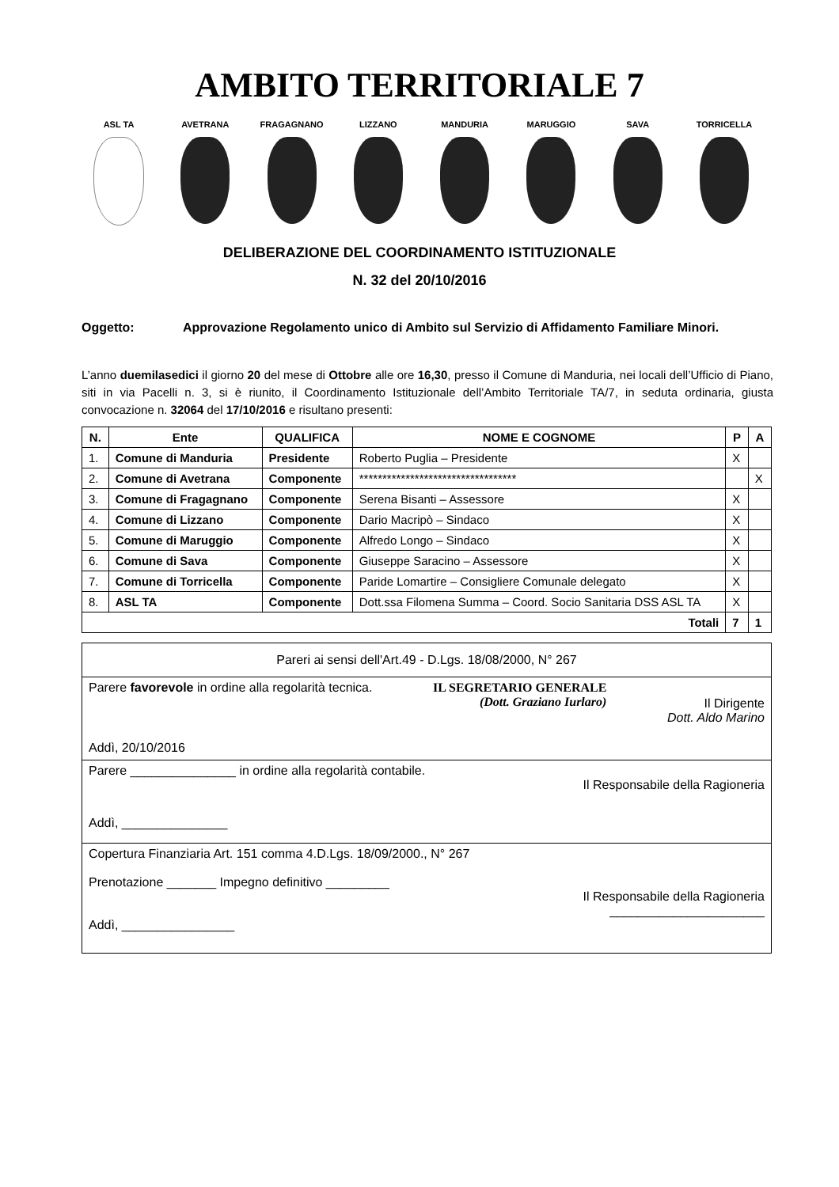AMBITO TERRITORIALE 7
ASL TA AVETRANA FRAGAGNANO LIZZANO MANDURIA MARUGGIO SAVA TORRICELLA
DELIBERAZIONE DEL COORDINAMENTO ISTITUZIONALE
N. 32 del 20/10/2016
Oggetto: Approvazione Regolamento unico di Ambito sul Servizio di Affidamento Familiare Minori.
L’anno duemilasedici il giorno 20 del mese di Ottobre alle ore 16,30, presso il Comune di Manduria, nei locali dell’Ufficio di Piano, siti in via Pacelli n. 3, si è riunito, il Coordinamento Istituzionale dell’Ambito Territoriale TA/7, in seduta ordinaria, giusta convocazione n. 32064 del 17/10/2016 e risultano presenti:
| N. | Ente | QUALIFICA | NOME E COGNOME | P | A |
| --- | --- | --- | --- | --- | --- |
| 1. | Comune di Manduria | Presidente | Roberto Puglia – Presidente | X | |
| 2. | Comune di Avetrana | Componente | ********************************** | | X |
| 3. | Comune di Fragagnano | Componente | Serena Bisanti – Assessore | X | |
| 4. | Comune di Lizzano | Componente | Dario Macripò – Sindaco | X | |
| 5. | Comune di Maruggio | Componente | Alfredo Longo – Sindaco | X | |
| 6. | Comune di Sava | Componente | Giuseppe Saracino – Assessore | X | |
| 7. | Comune di Torricella | Componente | Paride Lomartire – Consigliere Comunale delegato | X | |
| 8. | ASL TA | Componente | Dott.ssa Filomena Summa – Coord. Socio Sanitaria DSS ASL TA | X | |
| Totali | | | | 7 | 1 |
| Pareri ai sensi dell'Art.49 - D.Lgs. 18/08/2000, N° 267 |
| Parere favorevole in ordine alla regolarità tecnica. IL SEGRETARIO GENERALE (Dott. Graziano Iurlaro) Il Dirigente Dott. Aldo Marino Addì, 20/10/2016 |
| Parere _______________ in ordine alla regolarità contabile. Il Responsabile della Ragioneria Addì, _______________ |
| Copertura Finanziaria Art. 151 comma 4.D.Lgs. 18/09/2000., N° 267 Prenotazione _______ Impegno definitivo _________ Il Responsabile della Ragioneria ______________________ Addì, ________________ |